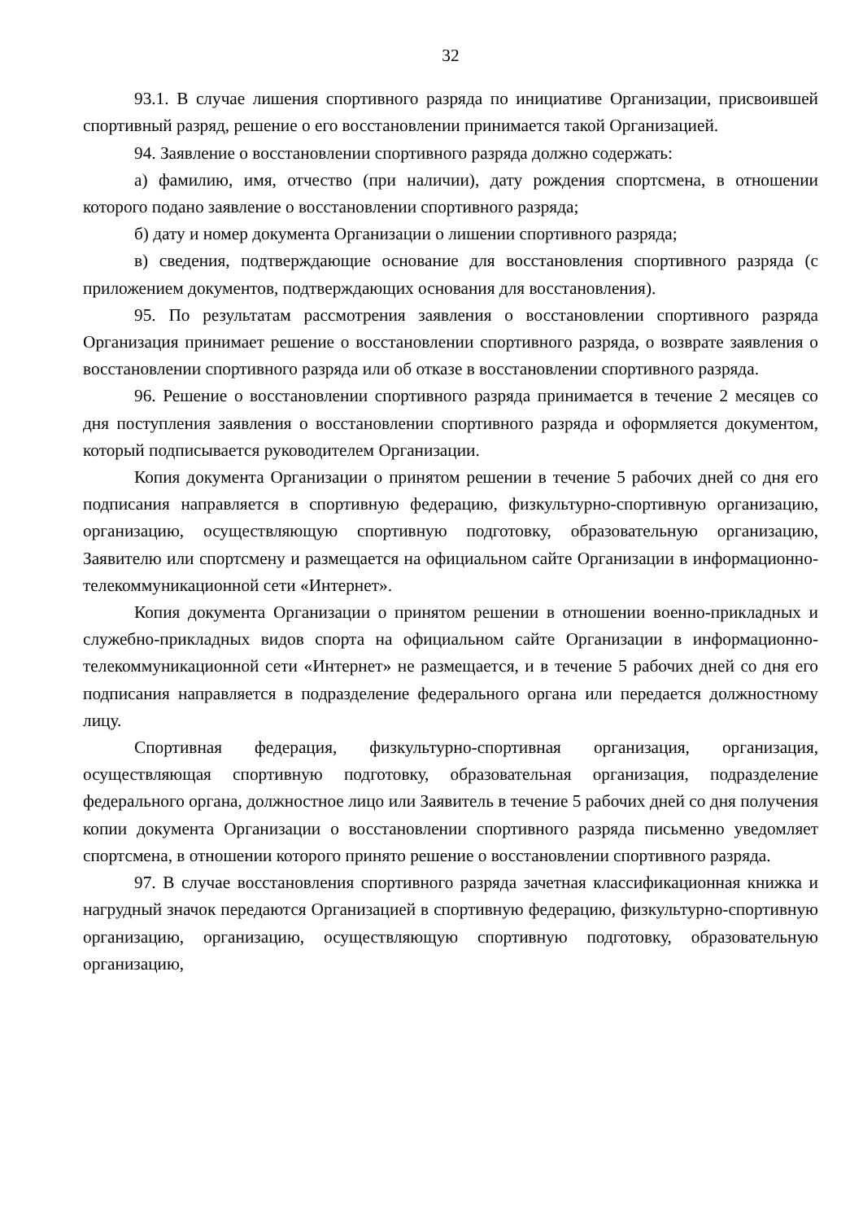32
93.1. В случае лишения спортивного разряда по инициативе Организации, присвоившей спортивный разряд, решение о его восстановлении принимается такой Организацией.
94. Заявление о восстановлении спортивного разряда должно содержать:
а) фамилию, имя, отчество (при наличии), дату рождения спортсмена, в отношении которого подано заявление о восстановлении спортивного разряда;
б) дату и номер документа Организации о лишении спортивного разряда;
в) сведения, подтверждающие основание для восстановления спортивного разряда (с приложением документов, подтверждающих основания для восстановления).
95. По результатам рассмотрения заявления о восстановлении спортивного разряда Организация принимает решение о восстановлении спортивного разряда, о возврате заявления о восстановлении спортивного разряда или об отказе в восстановлении спортивного разряда.
96. Решение о восстановлении спортивного разряда принимается в течение 2 месяцев со дня поступления заявления о восстановлении спортивного разряда и оформляется документом, который подписывается руководителем Организации.
Копия документа Организации о принятом решении в течение 5 рабочих дней со дня его подписания направляется в спортивную федерацию, физкультурно-спортивную организацию, организацию, осуществляющую спортивную подготовку, образовательную организацию, Заявителю или спортсмену и размещается на официальном сайте Организации в информационно-телекоммуникационной сети «Интернет».
Копия документа Организации о принятом решении в отношении военно-прикладных и служебно-прикладных видов спорта на официальном сайте Организации в информационно-телекоммуникационной сети «Интернет» не размещается, и в течение 5 рабочих дней со дня его подписания направляется в подразделение федерального органа или передается должностному лицу.
Спортивная федерация, физкультурно-спортивная организация, организация, осуществляющая спортивную подготовку, образовательная организация, подразделение федерального органа, должностное лицо или Заявитель в течение 5 рабочих дней со дня получения копии документа Организации о восстановлении спортивного разряда письменно уведомляет спортсмена, в отношении которого принято решение о восстановлении спортивного разряда.
97. В случае восстановления спортивного разряда зачетная классификационная книжка и нагрудный значок передаются Организацией в спортивную федерацию, физкультурно-спортивную организацию, организацию, осуществляющую спортивную подготовку, образовательную организацию,